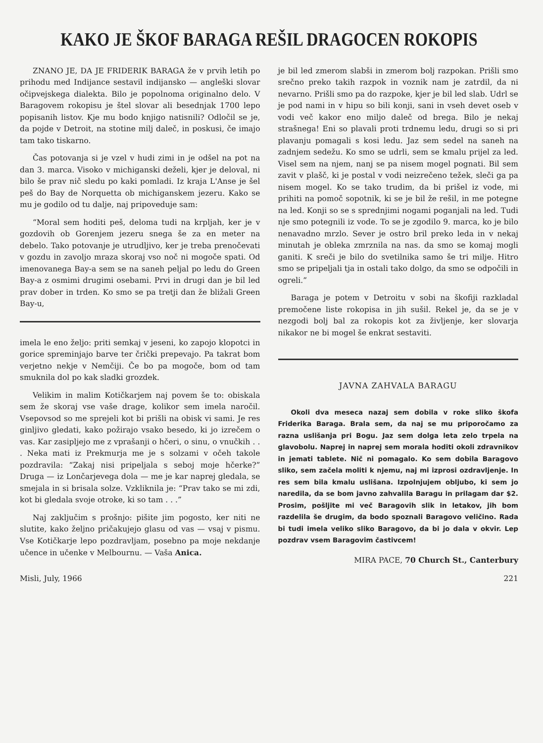KAKO JE ŠKOF BARAGA REŠIL DRAGOCEN ROKOPIS
ZNANO JE, DA JE FRIDERIK BARAGA že v prvih letih po prihodu med Indijance sestavil indijansko — angleški slovar očipvejskega dialekta. Bilo je popolnoma originalno delo. V Baragovem rokopisu je štel slovar ali besednjak 1700 lepo popisanih listov. Kje mu bodo knjigo natisnili? Odločil se je, da pojde v Detroit, na stotine milj daleč, in poskusi, če imajo tam tako tiskarno.
Čas potovanja si je vzel v hudi zimi in je odšel na pot na dan 3. marca. Visoko v michiganski deželi, kjer je deloval, ni bilo še prav nič sledu po kaki pomladi. Iz kraja L'Anse je šel peš do Bay de Norquetta ob michiganskem jezeru. Kako se mu je godilo od tu dalje, naj pripoveduje sam:
“Moral sem hoditi peš, deloma tudi na krpljah, ker je v gozdovih ob Gorenjem jezeru snega še za en meter na debelo. Tako potovanje je utrudljivo, ker je treba prenočevati v gozdu in zavoljo mraza skoraj vso noč ni mogoče spati. Od imenovanega Bay-a sem se na saneh peljal po ledu do Green Bay-a z osmimi drugimi osebami. Prvi in drugi dan je bil led prav dober in trden. Ko smo se pa tretji dan že bližali Green Bay-u,
imela le eno željo: priti semkaj v jeseni, ko zapojo klopotci in gorice spreminjajo barve ter črički prepevajo. Pa takrat bom verjetno nekje v Nemčiji. Če bo pa mogoče, bom od tam smuknila dol po kak sladki grozdek.
Velikim in malim Kotičkarjem naj povem še to: obiskala sem že skoraj vse vaše drage, kolikor sem imela naročil. Vsepovsod so me sprejeli kot bi prišli na obisk vi sami. Je res ginljivo gledati, kako požirajo vsako besedo, ki jo izrečem o vas. Kar zasipljejo me z vprašanji o hčeri, o sinu, o vnučkih . . . Neka mati iz Prekmurja me je s solzami v očeh takole pozdravila: “Zakaj nisi pripeljala s seboj moje hčerke?” Druga — iz Lončarjevega dola — me je kar naprej gledala, se smejala in si brisala solze. Vzkliknila je: “Prav tako se mi zdi, kot bi gledala svoje otroke, ki so tam . . .”
Naj zaključim s prošnjo: pišite jim pogosto, ker niti ne slutite, kako željno pričakujejo glasu od vas — vsaj v pismu. Vse Kotičkarje lepo pozdravljam, posebno pa moje nekdanje učence in učenke v Melbournu. — Vaša Anica.
je bil led zmerom slabši in zmerom bolj razpokan. Prišli smo srečno preko takih razpok in voznik nam je zatrdil, da ni nevarno. Prišli smo pa do razpoke, kjer je bil led slab. Udrl se je pod nami in v hipu so bili konji, sani in vseh devet oseb v vodi več kakor eno miljo daleč od brega. Bilo je nekaj strašnega! Eni so plavali proti trdnemu ledu, drugi so si pri plavanju pomagali s kosi ledu. Jaz sem sedel na saneh na zadnjem sedežu. Ko smo se udrli, sem se kmalu prijel za led. Visel sem na njem, nanj se pa nisem mogel pognati. Bil sem zavit v plašč, ki je postal v vodi neizrečeno težek, sleči ga pa nisem mogel. Ko se tako trudim, da bi prišel iz vode, mi prihiti na pomoč sopotnik, ki se je bil že rešil, in me potegne na led. Konji so se s sprednjimi nogami poganjali na led. Tudi nje smo potegnili iz vode. To se je zgodilo 9. marca, ko je bilo nenavadno mrzlo. Sever je ostro bril preko leda in v nekaj minutah je obleka zmrznila na nas. da smo se komaj mogli ganiti. K sreči je bilo do svetilnika samo še tri milje. Hitro smo se pripeljali tja in ostali tako dolgo, da smo se odpočili in ogreli.”
Baraga je potem v Detroitu v sobi na škofiji razkladal premočene liste rokopisa in jih sušil. Rekel je, da se je v nezgodi bolj bal za rokopis kot za življenje, ker slovarja nikakor ne bi mogel še enkrat sestaviti.
JAVNA ZAHVALA BARAGU
Okoli dva meseca nazaj sem dobila v roke sliko škofa Friderika Baraga. Brala sem, da naj se mu priporočamo za razna uslišanja pri Bogu. Jaz sem dolga leta zelo trpela na glavobolu. Naprej in naprej sem morala hoditi okoli zdravnikov in jemati tablete. Nič ni pomagalo. Ko sem dobila Baragovo sliko, sem začela moliti k njemu, naj mi izprosi ozdravljenje. In res sem bila kmalu uslišana. Izpolnjujem obljubo, ki sem jo naredila, da se bom javno zahvalila Baragu in prilagam dar $2. Prosim, pošljite mi več Baragovih slik in letakov, jih bom razdelila še drugim, da bodo spoznali Baragovo veličino. Rada bi tudi imela veliko sliko Baragovo, da bi jo dala v okvir. Lep pozdrav vsem Baragovim častivcem!
MIRA PACE, 70 Church St., Canterbury
Misli, July, 1966 221